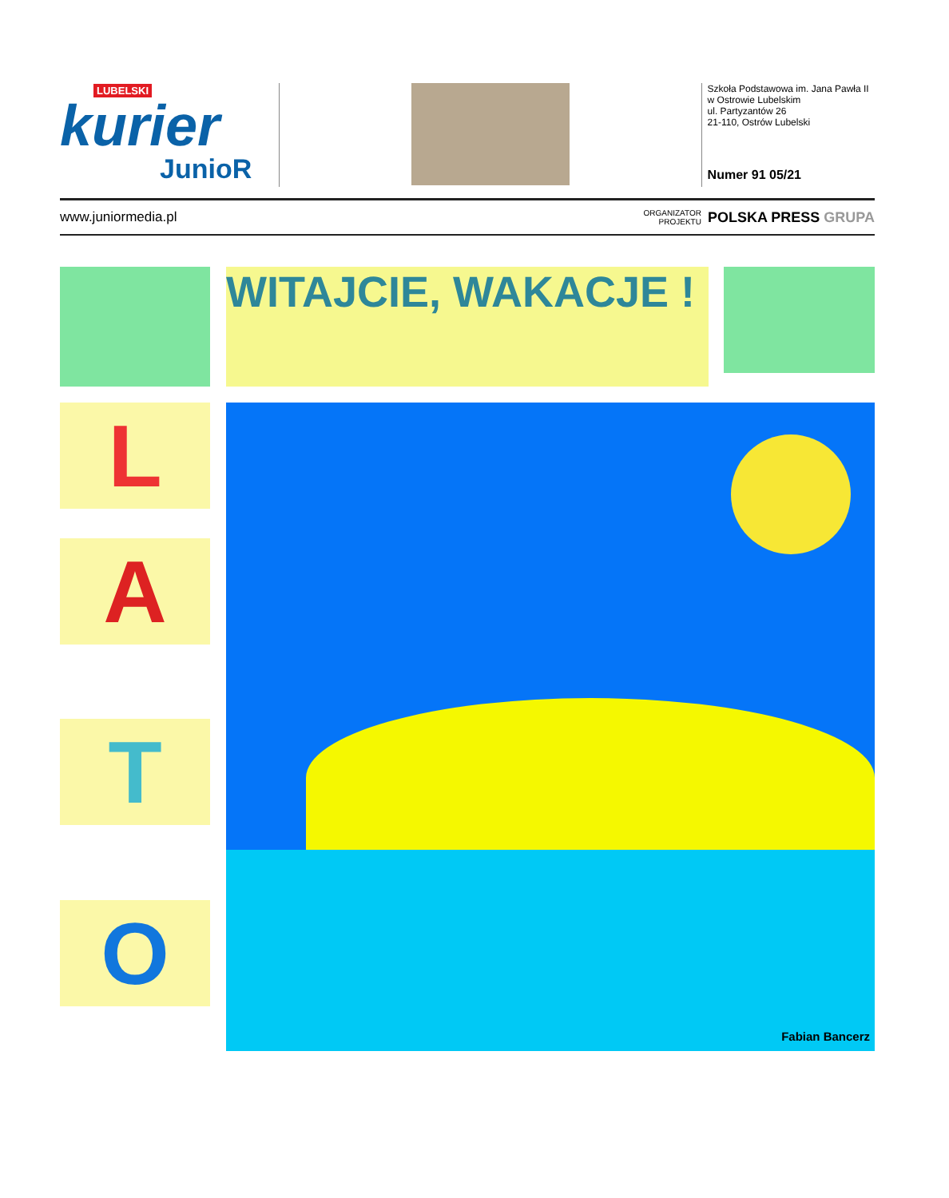LUBELSKI
kurier
JuniоR
Szkoła Podstawowa im. Jana Pawła II w Ostrowie Lubelskim
ul. Partyzantów 26
21-110, Ostrów Lubelski
Numer 91 05/21
www.juniormedia.pl ORGANIZATOR
PROJEKTU POLSKA PRESS GRUPA
WITAJCIE, WAKACJE !
L
A
T
O
Fabian Bancerz